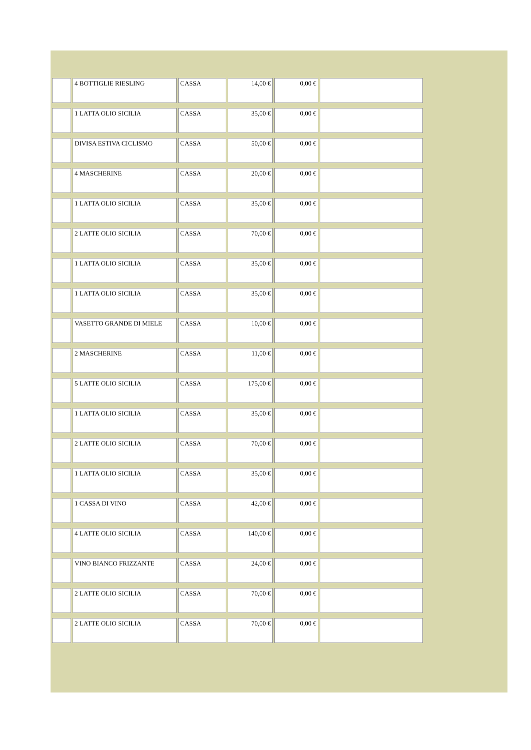| | 4 BOTTIGLIE RIESLING | CASSA | 14,00 € | 0,00 € | |
| | 1 LATTA OLIO SICILIA | CASSA | 35,00 € | 0,00 € | |
| | DIVISA ESTIVA CICLISMO | CASSA | 50,00 € | 0,00 € | |
| | 4 MASCHERINE | CASSA | 20,00 € | 0,00 € | |
| | 1 LATTA OLIO SICILIA | CASSA | 35,00 € | 0,00 € | |
| | 2 LATTE OLIO SICILIA | CASSA | 70,00 € | 0,00 € | |
| | 1 LATTA OLIO SICILIA | CASSA | 35,00 € | 0,00 € | |
| | 1 LATTA OLIO SICILIA | CASSA | 35,00 € | 0,00 € | |
| | VASETTO GRANDE DI MIELE | CASSA | 10,00 € | 0,00 € | |
| | 2 MASCHERINE | CASSA | 11,00 € | 0,00 € | |
| | 5 LATTE OLIO SICILIA | CASSA | 175,00 € | 0,00 € | |
| | 1 LATTA OLIO SICILIA | CASSA | 35,00 € | 0,00 € | |
| | 2 LATTE OLIO SICILIA | CASSA | 70,00 € | 0,00 € | |
| | 1 LATTA OLIO SICILIA | CASSA | 35,00 € | 0,00 € | |
| | 1 CASSA DI VINO | CASSA | 42,00 € | 0,00 € | |
| | 4 LATTE OLIO SICILIA | CASSA | 140,00 € | 0,00 € | |
| | VINO BIANCO FRIZZANTE | CASSA | 24,00 € | 0,00 € | |
| | 2 LATTE OLIO SICILIA | CASSA | 70,00 € | 0,00 € | |
| | 2 LATTE OLIO SICILIA | CASSA | 70,00 € | 0,00 € | |